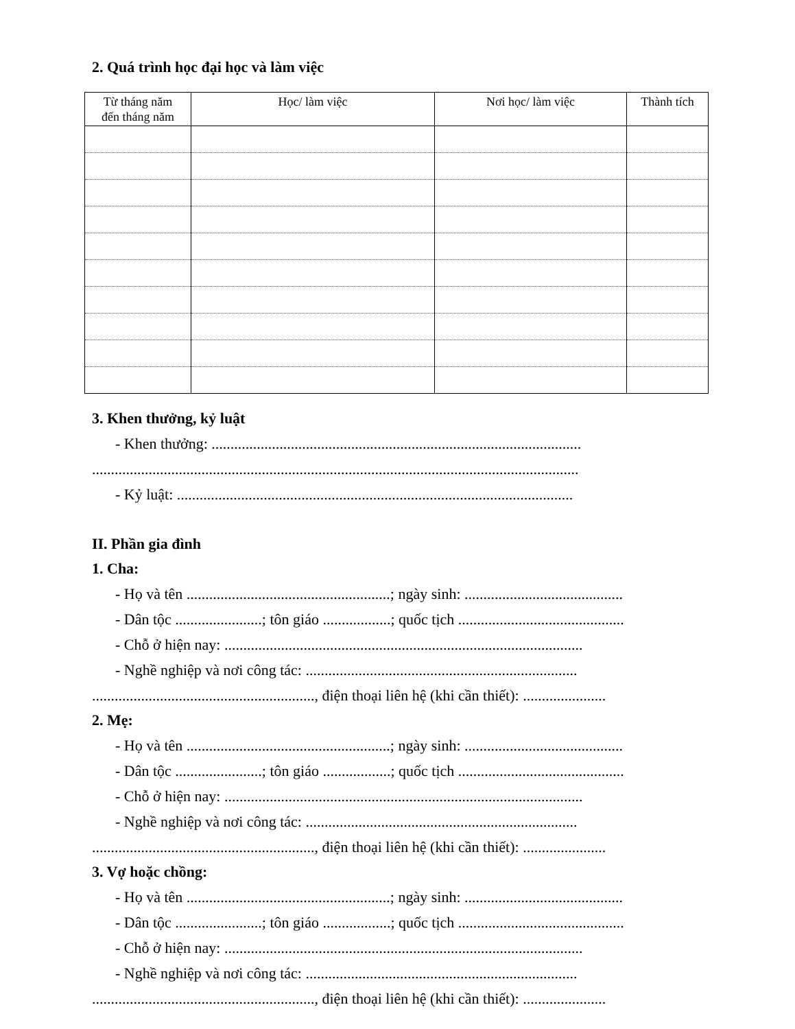2. Quá trình học đại học và làm việc
| Từ tháng năm đến tháng năm | Học/ làm việc | Nơi học/ làm việc | Thành tích |
| --- | --- | --- | --- |
3. Khen thưởng, kỷ luật
- Khen thưởng: ..................................................................................................
.................................................................................................................................
- Kỷ luật: .........................................................................................................
II. Phần gia đình
1. Cha:
- Họ và tên ......................................................; ngày sinh: ..........................................
- Dân tộc .......................; tôn giáo ..................; quốc tịch ............................................
- Chỗ ở hiện nay: ...............................................................................................
- Nghề nghiệp và nơi công tác: ........................................................................
..........................................................., điện thoại liên hệ (khi cần thiết): ......................
2. Mẹ:
- Họ và tên ......................................................; ngày sinh: ..........................................
- Dân tộc .......................; tôn giáo ..................; quốc tịch ............................................
- Chỗ ở hiện nay: ...............................................................................................
- Nghề nghiệp và nơi công tác: ........................................................................
..........................................................., điện thoại liên hệ (khi cần thiết): ......................
3. Vợ hoặc chồng:
- Họ và tên ......................................................; ngày sinh: ..........................................
- Dân tộc .......................; tôn giáo ..................; quốc tịch ............................................
- Chỗ ở hiện nay: ...............................................................................................
- Nghề nghiệp và nơi công tác: ........................................................................
..........................................................., điện thoại liên hệ (khi cần thiết): ......................